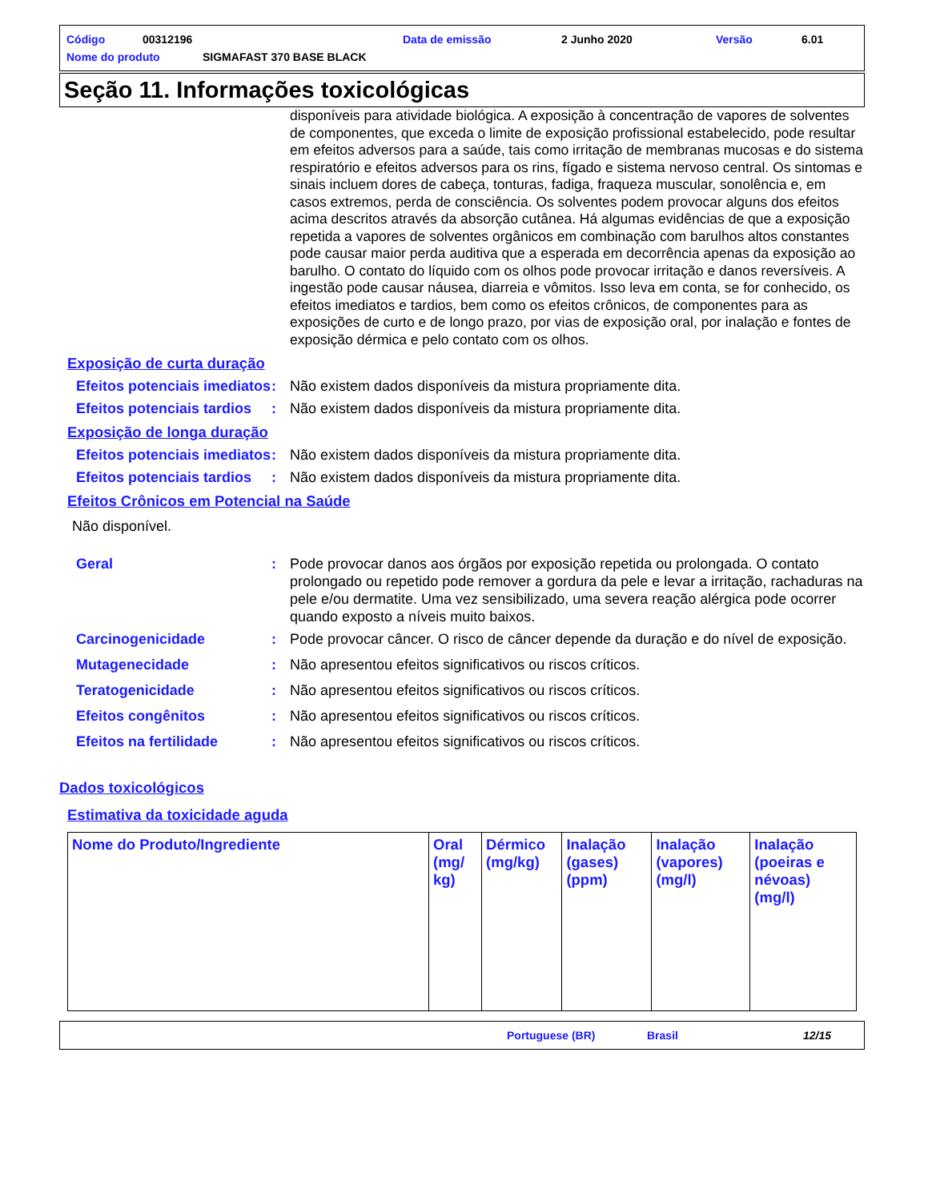Código 00312196 Data de emissão 2 Junho 2020 Versão 6.01
Nome do produto SIGMAFAST 370 BASE BLACK
Seção 11. Informações toxicológicas
disponíveis para atividade biológica. A exposição à concentração de vapores de solventes de componentes, que exceda o limite de exposição profissional estabelecido, pode resultar em efeitos adversos para a saúde, tais como irritação de membranas mucosas e do sistema respiratório e efeitos adversos para os rins, fígado e sistema nervoso central. Os sintomas e sinais incluem dores de cabeça, tonturas, fadiga, fraqueza muscular, sonolência e, em casos extremos, perda de consciência. Os solventes podem provocar alguns dos efeitos acima descritos através da absorção cutânea. Há algumas evidências de que a exposição repetida a vapores de solventes orgânicos em combinação com barulhos altos constantes pode causar maior perda auditiva que a esperada em decorrência apenas da exposição ao barulho. O contato do líquido com os olhos pode provocar irritação e danos reversíveis. A ingestão pode causar náusea, diarreia e vômitos. Isso leva em conta, se for conhecido, os efeitos imediatos e tardios, bem como os efeitos crônicos, de componentes para as exposições de curto e de longo prazo, por vias de exposição oral, por inalação e fontes de exposição dérmica e pelo contato com os olhos.
Exposição de curta duração
Efeitos potenciais imediatos: Não existem dados disponíveis da mistura propriamente dita.
Efeitos potenciais tardios: Não existem dados disponíveis da mistura propriamente dita.
Exposição de longa duração
Efeitos potenciais imediatos: Não existem dados disponíveis da mistura propriamente dita.
Efeitos potenciais tardios: Não existem dados disponíveis da mistura propriamente dita.
Efeitos Crônicos em Potencial na Saúde
Não disponível.
Geral: Pode provocar danos aos órgãos por exposição repetida ou prolongada. O contato prolongado ou repetido pode remover a gordura da pele e levar a irritação, rachaduras na pele e/ou dermatite. Uma vez sensibilizado, uma severa reação alérgica pode ocorrer quando exposto a níveis muito baixos.
Carcinogenicidade: Pode provocar câncer. O risco de câncer depende da duração e do nível de exposição.
Mutagenecidade: Não apresentou efeitos significativos ou riscos críticos.
Teratogenicidade: Não apresentou efeitos significativos ou riscos críticos.
Efeitos congênitos: Não apresentou efeitos significativos ou riscos críticos.
Efeitos na fertilidade: Não apresentou efeitos significativos ou riscos críticos.
Dados toxicológicos
Estimativa da toxicidade aguda
| Nome do Produto/Ingrediente | Oral (mg/ kg) | Dérmico (mg/kg) | Inalação (gases) (ppm) | Inalação (vapores) (mg/l) | Inalação (poeiras e névoas) (mg/l) |
| --- | --- | --- | --- | --- | --- |
Portuguese (BR) Brasil 12/15